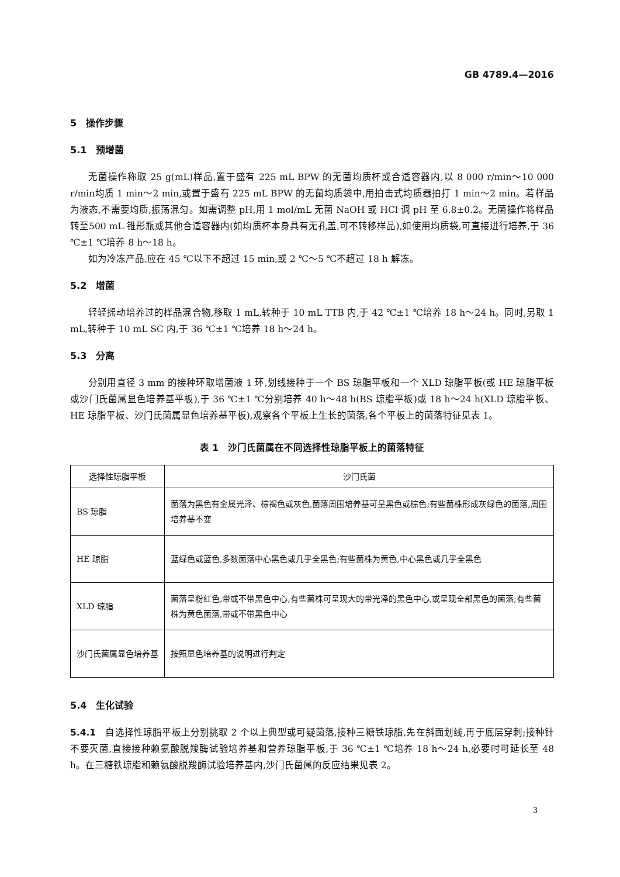GB 4789.4—2016
5　操作步骤
5.1　预增菌
无菌操作称取 25 g(mL)样品,置于盛有 225 mL BPW 的无菌均质杯或合适容器内,以 8 000 r/min～10 000 r/min均质 1 min～2 min,或置于盛有 225 mL BPW 的无菌均质袋中,用拍击式均质器拍打 1 min～2 min。若样品为液态,不需要均质,振荡混匀。如需调整 pH,用 1 mol/mL 无菌 NaOH 或 HCl 调 pH 至 6.8±0.2。无菌操作将样品转至500 mL 锥形瓶或其他合适容器内(如均质杯本身具有无孔盖,可不转移样品),如使用均质袋,可直接进行培养,于 36 ℃±1 ℃培养 8 h～18 h。
如为冷冻产品,应在 45 ℃以下不超过 15 min,或 2 ℃～5 ℃不超过 18 h 解冻。
5.2　增菌
轻轻摇动培养过的样品混合物,移取 1 mL,转种于 10 mL TTB 内,于 42 ℃±1 ℃培养 18 h～24 h。同时,另取 1 mL,转种于 10 mL SC 内,于 36 ℃±1 ℃培养 18 h～24 h。
5.3　分离
分别用直径 3 mm 的接种环取增菌液 1 环,划线接种于一个 BS 琼脂平板和一个 XLD 琼脂平板(或 HE 琼脂平板或沙门氏菌属显色培养基平板),于 36 ℃±1 ℃分别培养 40 h～48 h(BS 琼脂平板)或 18 h～24 h(XLD 琼脂平板、HE 琼脂平板、沙门氏菌属显色培养基平板),观察各个平板上生长的菌落,各个平板上的菌落特征见表 1。
表 1　沙门氏菌属在不同选择性琼脂平板上的菌落特征
| 选择性琼脂平板 | 沙门氏菌 |
| --- | --- |
| BS 琼脂 | 菌落为黑色有金属光泽、棕褐色或灰色,菌落周围培养基可呈黑色或棕色;有些菌株形成灰绿色的菌落,周围培养基不变 |
| HE 琼脂 | 蓝绿色或蓝色,多数菌落中心黑色或几乎全黑色;有些菌株为黄色,中心黑色或几乎全黑色 |
| XLD 琼脂 | 菌落呈粉红色,带或不带黑色中心,有些菌株可呈现大的带光泽的黑色中心,或呈现全部黑色的菌落;有些菌株为黄色菌落,带或不带黑色中心 |
| 沙门氏菌属显色培养基 | 按照显色培养基的说明进行判定 |
5.4　生化试验
5.4.1　自选择性琼脂平板上分别挑取 2 个以上典型或可疑菌落,接种三糖铁琼脂,先在斜面划线,再于底层穿刺;接种针不要灭菌,直接接种赖氨酸脱羧酶试验培养基和营养琼脂平板,于 36 ℃±1 ℃培养 18 h～24 h,必要时可延长至 48 h。在三糖铁琼脂和赖氨酸脱羧酶试验培养基内,沙门氏菌属的反应结果见表 2。
3